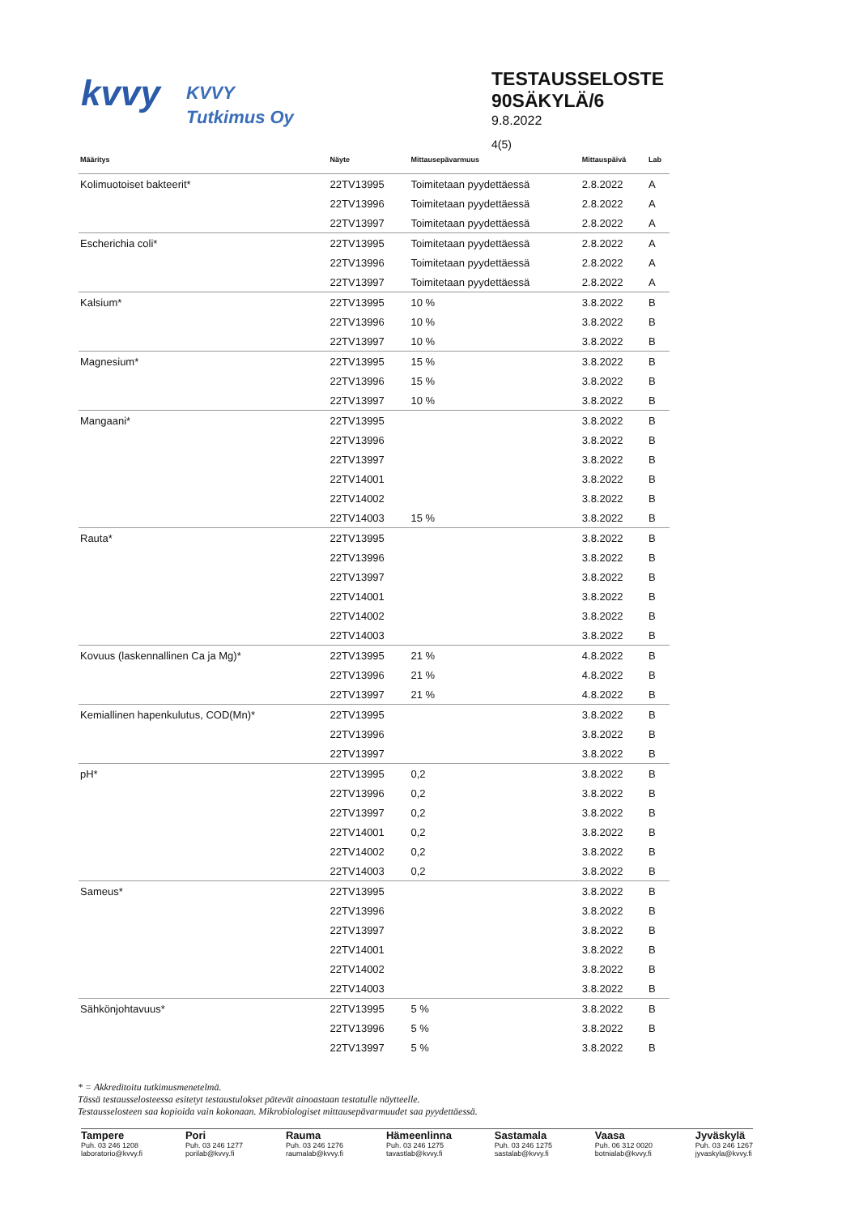kvvy
KVVY
Tutkimus Oy
TESTAUSSELOSTE
90SÄKYLÄ/6
9.8.2022
4(5)
| Määritys | Näyte | Mittausepävarmuus | Mittauspäivä | Lab |
| --- | --- | --- | --- | --- |
| Kolimuotoiset bakteerit* | 22TV13995 | Toimitetaan pyydettäessä | 2.8.2022 | A |
| | 22TV13996 | Toimitetaan pyydettäessä | 2.8.2022 | A |
| | 22TV13997 | Toimitetaan pyydettäessä | 2.8.2022 | A |
| Escherichia coli* | 22TV13995 | Toimitetaan pyydettäessä | 2.8.2022 | A |
| | 22TV13996 | Toimitetaan pyydettäessä | 2.8.2022 | A |
| | 22TV13997 | Toimitetaan pyydettäessä | 2.8.2022 | A |
| Kalsium* | 22TV13995 | 10 % | 3.8.2022 | B |
| | 22TV13996 | 10 % | 3.8.2022 | B |
| | 22TV13997 | 10 % | 3.8.2022 | B |
| Magnesium* | 22TV13995 | 15 % | 3.8.2022 | B |
| | 22TV13996 | 15 % | 3.8.2022 | B |
| | 22TV13997 | 10 % | 3.8.2022 | B |
| Mangaani* | 22TV13995 | | 3.8.2022 | B |
| | 22TV13996 | | 3.8.2022 | B |
| | 22TV13997 | | 3.8.2022 | B |
| | 22TV14001 | | 3.8.2022 | B |
| | 22TV14002 | | 3.8.2022 | B |
| | 22TV14003 | 15 % | 3.8.2022 | B |
| Rauta* | 22TV13995 | | 3.8.2022 | B |
| | 22TV13996 | | 3.8.2022 | B |
| | 22TV13997 | | 3.8.2022 | B |
| | 22TV14001 | | 3.8.2022 | B |
| | 22TV14002 | | 3.8.2022 | B |
| | 22TV14003 | | 3.8.2022 | B |
| Kovuus (laskennallinen Ca ja Mg)* | 22TV13995 | 21 % | 4.8.2022 | B |
| | 22TV13996 | 21 % | 4.8.2022 | B |
| | 22TV13997 | 21 % | 4.8.2022 | B |
| Kemiallinen hapenkulutus, COD(Mn)* | 22TV13995 | | 3.8.2022 | B |
| | 22TV13996 | | 3.8.2022 | B |
| | 22TV13997 | | 3.8.2022 | B |
| pH* | 22TV13995 | 0,2 | 3.8.2022 | B |
| | 22TV13996 | 0,2 | 3.8.2022 | B |
| | 22TV13997 | 0,2 | 3.8.2022 | B |
| | 22TV14001 | 0,2 | 3.8.2022 | B |
| | 22TV14002 | 0,2 | 3.8.2022 | B |
| | 22TV14003 | 0,2 | 3.8.2022 | B |
| Sameus* | 22TV13995 | | 3.8.2022 | B |
| | 22TV13996 | | 3.8.2022 | B |
| | 22TV13997 | | 3.8.2022 | B |
| | 22TV14001 | | 3.8.2022 | B |
| | 22TV14002 | | 3.8.2022 | B |
| | 22TV14003 | | 3.8.2022 | B |
| Sähkönjohtavuus* | 22TV13995 | 5 % | 3.8.2022 | B |
| | 22TV13996 | 5 % | 3.8.2022 | B |
| | 22TV13997 | 5 % | 3.8.2022 | B |
* = Akkreditoitu tutkimusmenetelmä.
Tässä testausselosteessa esitetyt testaustulokset pätevät ainoastaan testatulle näytteelle.
Testausselosteen saa kopioida vain kokonaan. Mikrobiologiset mittausepävarmuudet saa pyydettäessä.
Tampere
Puh. 03 246 1208
laboratorio@kvvy.fi
Pori
Puh. 03 246 1277
porilab@kvvy.fi
Rauma
Puh. 03 246 1276
raumalab@kvvy.fi
Hämeenlinna
Puh. 03 246 1275
tavastlab@kvvy.fi
Sastamala
Puh. 03 246 1275
sastalab@kvvy.fi
Vaasa
Puh. 06 312 0020
botnialab@kvvy.fi
Jyväskylä
Puh. 03 246 1267
jyvaskyla@kvvy.fi